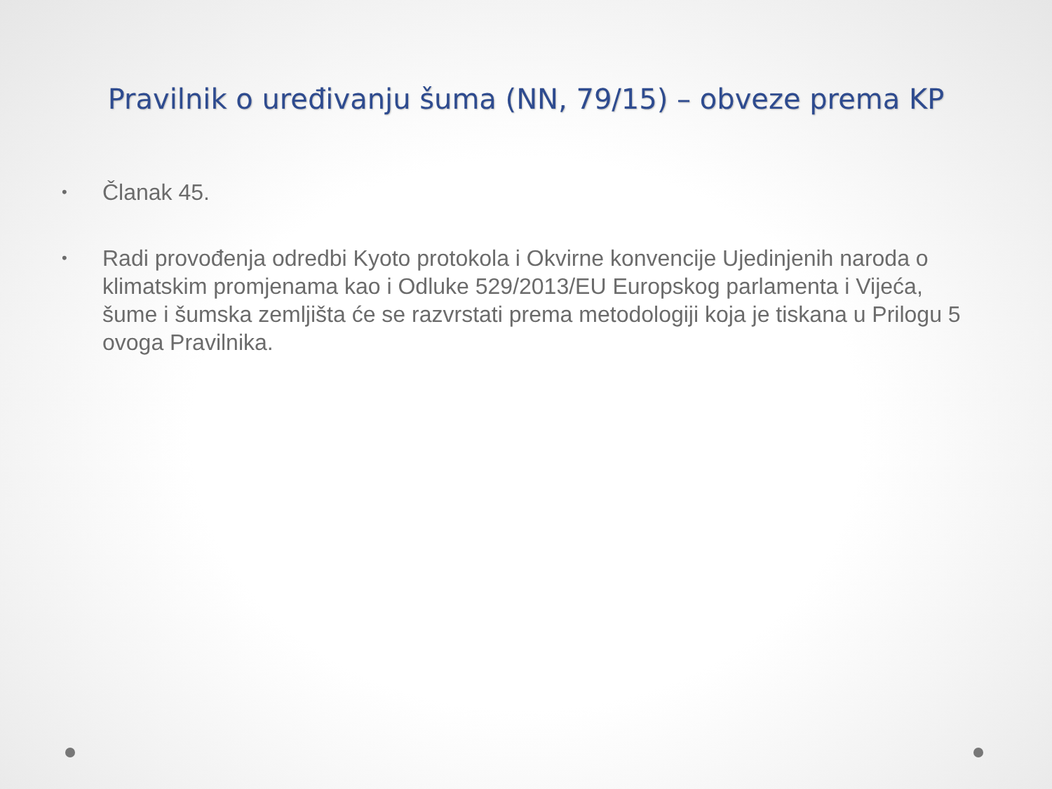Pravilnik o uređivanju šuma (NN, 79/15) – obveze prema KP
• Članak 45.
• Radi provođenja odredbi Kyoto protokola i Okvirne konvencije Ujedinjenih naroda o klimatskim promjenama kao i Odluke 529/2013/EU Europskog parlamenta i Vijeća, šume i šumska zemljišta će se razvrstati prema metodologiji koja je tiskana u Prilogu 5 ovoga Pravilnika.